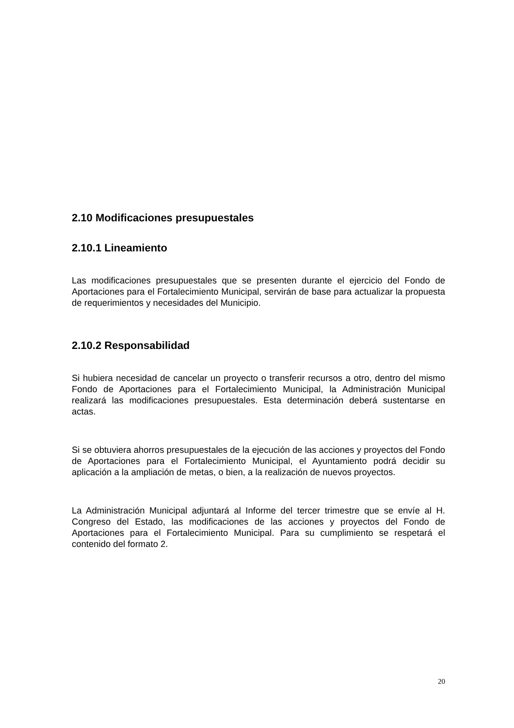2.10 Modificaciones presupuestales
2.10.1 Lineamiento
Las modificaciones presupuestales que se presenten durante el ejercicio del Fondo de Aportaciones para el Fortalecimiento Municipal, servirán de base para actualizar la propuesta de requerimientos y necesidades del Municipio.
2.10.2 Responsabilidad
Si hubiera necesidad de cancelar un proyecto o transferir recursos a otro, dentro del mismo Fondo de Aportaciones para el Fortalecimiento Municipal, la Administración Municipal realizará las modificaciones presupuestales. Esta determinación deberá sustentarse en actas.
Si se obtuviera ahorros presupuestales de la ejecución de las acciones y proyectos del Fondo de Aportaciones para el Fortalecimiento Municipal, el Ayuntamiento podrá decidir su aplicación a la ampliación de metas, o bien, a la realización de nuevos proyectos.
La Administración Municipal adjuntará al Informe del tercer trimestre que se envíe al H. Congreso del Estado, las modificaciones de las acciones y proyectos del Fondo de Aportaciones para el Fortalecimiento Municipal. Para su cumplimiento se respetará el contenido del formato 2.
20